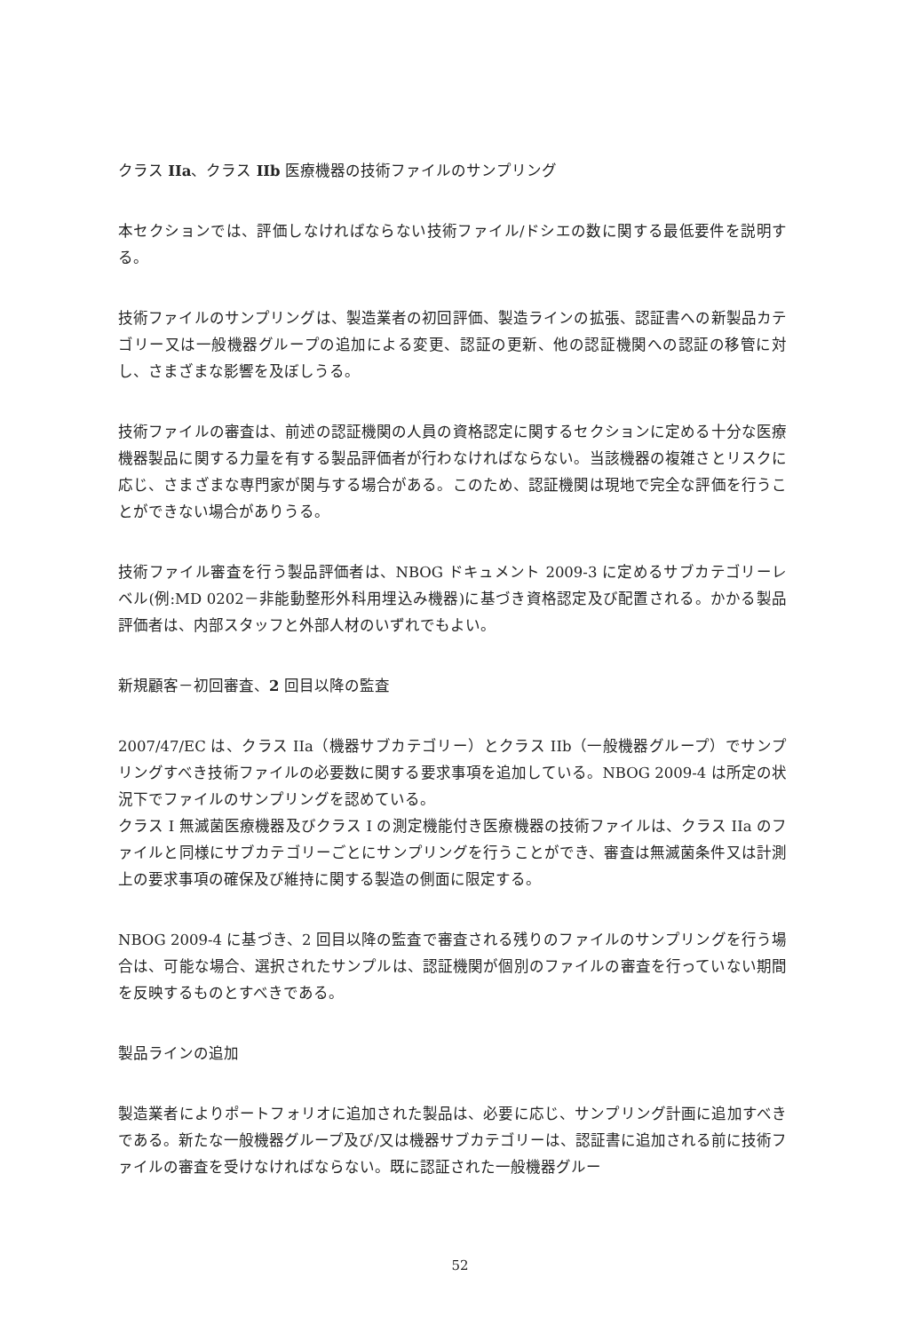クラス IIa、クラス IIb 医療機器の技術ファイルのサンプリング
本セクションでは、評価しなければならない技術ファイル/ドシエの数に関する最低要件を説明する。
技術ファイルのサンプリングは、製造業者の初回評価、製造ラインの拡張、認証書への新製品カテゴリー又は一般機器グループの追加による変更、認証の更新、他の認証機関への認証の移管に対し、さまざまな影響を及ぼしうる。
技術ファイルの審査は、前述の認証機関の人員の資格認定に関するセクションに定める十分な医療機器製品に関する力量を有する製品評価者が行わなければならない。当該機器の複雑さとリスクに応じ、さまざまな専門家が関与する場合がある。このため、認証機関は現地で完全な評価を行うことができない場合がありうる。
技術ファイル審査を行う製品評価者は、NBOG ドキュメント 2009-3 に定めるサブカテゴリーレベル(例:MD 0202－非能動整形外科用埋込み機器)に基づき資格認定及び配置される。かかる製品評価者は、内部スタッフと外部人材のいずれでもよい。
新規顧客－初回審査、2 回目以降の監査
2007/47/EC は、クラス IIa（機器サブカテゴリー）とクラス IIb（一般機器グループ）でサンプリングすべき技術ファイルの必要数に関する要求事項を追加している。NBOG 2009-4 は所定の状況下でファイルのサンプリングを認めている。
クラス I 無滅菌医療機器及びクラス I の測定機能付き医療機器の技術ファイルは、クラス IIa のファイルと同様にサブカテゴリーごとにサンプリングを行うことができ、審査は無滅菌条件又は計測上の要求事項の確保及び維持に関する製造の側面に限定する。
NBOG 2009-4 に基づき、2 回目以降の監査で審査される残りのファイルのサンプリングを行う場合は、可能な場合、選択されたサンプルは、認証機関が個別のファイルの審査を行っていない期間を反映するものとすべきである。
製品ラインの追加
製造業者によりポートフォリオに追加された製品は、必要に応じ、サンプリング計画に追加すべきである。新たな一般機器グループ及び/又は機器サブカテゴリーは、認証書に追加される前に技術ファイルの審査を受けなければならない。既に認証された一般機器グルー
52